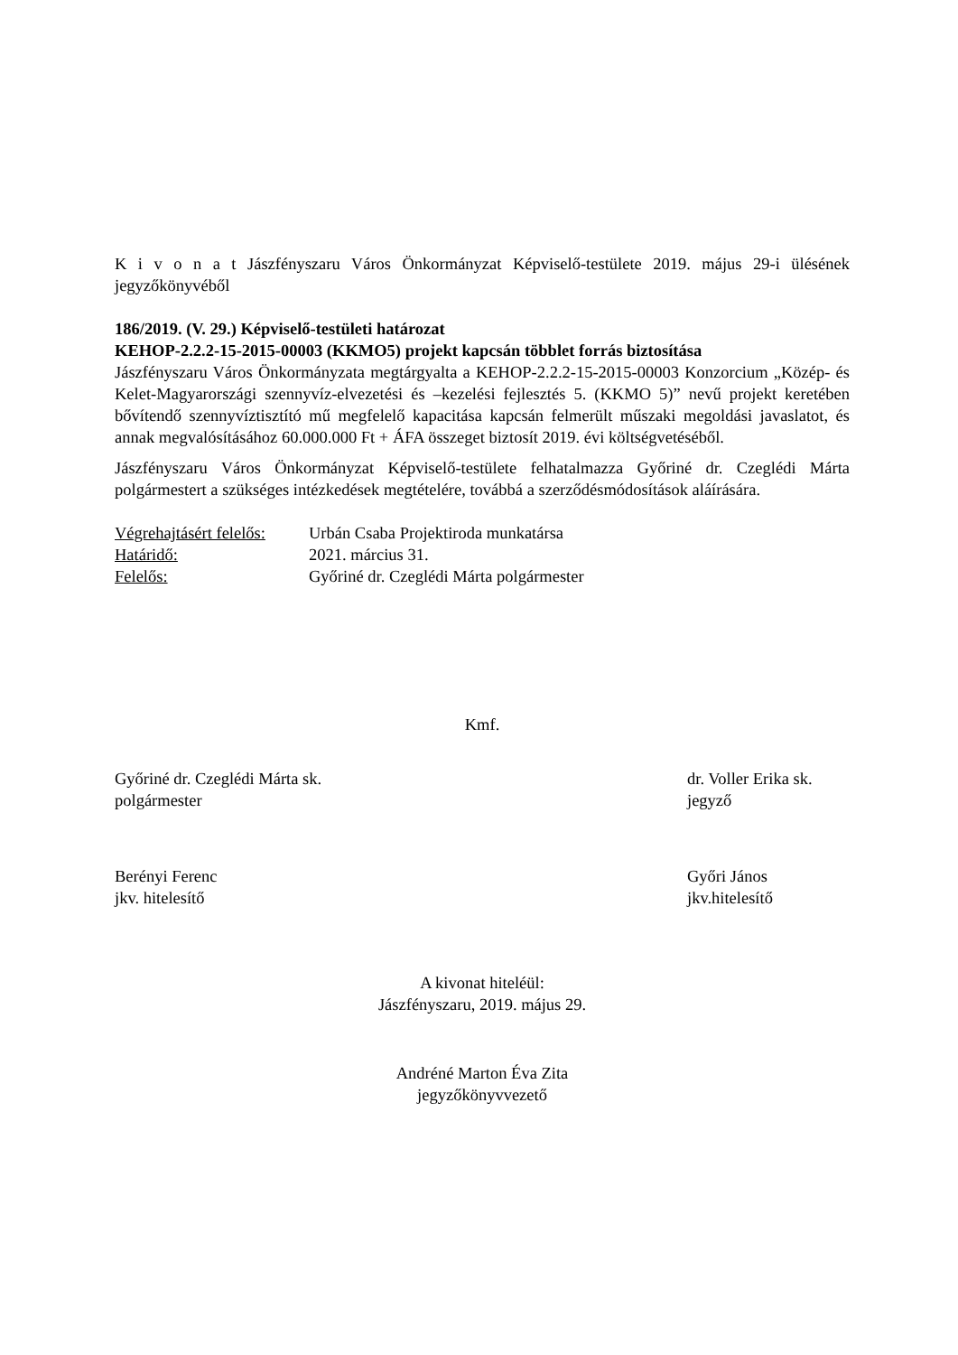K i v o n a t Jászfényszaru Város Önkormányzat Képviselő-testülete 2019. május 29-i ülésének jegyzőkönyvéből
186/2019. (V. 29.) Képviselő-testületi határozat
KEHOP-2.2.2-15-2015-00003 (KKMO5) projekt kapcsán többlet forrás biztosítása
Jászfényszaru Város Önkormányzata megtárgyalta a KEHOP-2.2.2-15-2015-00003 Konzorcium „Közép- és Kelet-Magyarországi szennyvíz-elvezetési és –kezelési fejlesztés 5. (KKMO 5)” nevű projekt keretében bővítendő szennyvíztisztító mű megfelelő kapacitása kapcsán felmerült műszaki megoldási javaslatot, és annak megvalósításához 60.000.000 Ft + ÁFA összeget biztosít 2019. évi költségvetéséből.
Jászfényszaru Város Önkormányzat Képviselő-testülete felhatalmazza Győriné dr. Czeglédi Márta polgármestert a szükséges intézkedések megtételére, továbbá a szerződésmódosítások aláírására.
Végrehajtásért felelős: Urbán Csaba Projektiroda munkatársa
Határidő: 2021. március 31.
Felelős: Győriné dr. Czeglédi Márta polgármester
Kmf.
Győriné dr. Czeglédi Márta sk.
polgármester
dr. Voller Erika sk.
jegyző
Berényi Ferenc
jkv. hitelesítő
Győri János
jkv.hitelesítő
A kivonat hiteléül:
Jászfényszaru, 2019. május 29.
Andréné Marton Éva Zita
jegyzőkönyvvezető